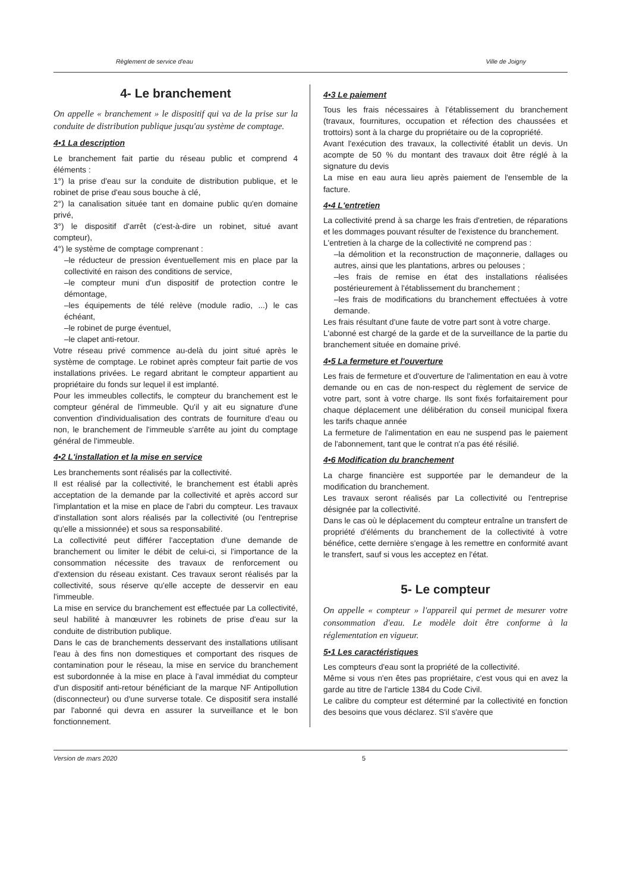Règlement de service d'eau Ville de Joigny
4- Le branchement
On appelle « branchement » le dispositif qui va de la prise sur la conduite de distribution publique jusqu'au système de comptage.
4•1 La description
Le branchement fait partie du réseau public et comprend 4 éléments :
1°) la prise d'eau sur la conduite de distribution publique, et le robinet de prise d'eau sous bouche à clé,
2°) la canalisation située tant en domaine public qu'en domaine privé,
3°) le dispositif d'arrêt (c'est-à-dire un robinet, situé avant compteur),
4°) le système de comptage comprenant :
–le réducteur de pression éventuellement mis en place par la collectivité en raison des conditions de service,
–le compteur muni d'un dispositif de protection contre le démontage,
–les équipements de télé relève (module radio, ...) le cas échéant,
–le robinet de purge éventuel,
–le clapet anti-retour.
Votre réseau privé commence au-delà du joint situé après le système de comptage. Le robinet après compteur fait partie de vos installations privées. Le regard abritant le compteur appartient au propriétaire du fonds sur lequel il est implanté.
Pour les immeubles collectifs, le compteur du branchement est le compteur général de l'immeuble. Qu'il y ait eu signature d'une convention d'individualisation des contrats de fourniture d'eau ou non, le branchement de l'immeuble s'arrête au joint du comptage général de l'immeuble.
4•2 L'installation et la mise en service
Les branchements sont réalisés par la collectivité.
Il est réalisé par la collectivité, le branchement est établi après acceptation de la demande par la collectivité et après accord sur l'implantation et la mise en place de l'abri du compteur. Les travaux d'installation sont alors réalisés par la collectivité (ou l'entreprise qu'elle a missionnée) et sous sa responsabilité.
La collectivité peut différer l'acceptation d'une demande de branchement ou limiter le débit de celui-ci, si l'importance de la consommation nécessite des travaux de renforcement ou d'extension du réseau existant. Ces travaux seront réalisés par la collectivité, sous réserve qu'elle accepte de desservir en eau l'immeuble.
La mise en service du branchement est effectuée par La collectivité, seul habilité à manœuvrer les robinets de prise d'eau sur la conduite de distribution publique.
Dans le cas de branchements desservant des installations utilisant l'eau à des fins non domestiques et comportant des risques de contamination pour le réseau, la mise en service du branchement est subordonnée à la mise en place à l'aval immédiat du compteur d'un dispositif anti-retour bénéficiant de la marque NF Antipollution (disconnecteur) ou d'une surverse totale. Ce dispositif sera installé par l'abonné qui devra en assurer la surveillance et le bon fonctionnement.
4•3 Le paiement
Tous les frais nécessaires à l'établissement du branchement (travaux, fournitures, occupation et réfection des chaussées et trottoirs) sont à la charge du propriétaire ou de la copropriété.
Avant l'exécution des travaux, la collectivité établit un devis. Un acompte de 50 % du montant des travaux doit être réglé à la signature du devis
La mise en eau aura lieu après paiement de l'ensemble de la facture.
4•4 L'entretien
La collectivité prend à sa charge les frais d'entretien, de réparations et les dommages pouvant résulter de l'existence du branchement.
L'entretien à la charge de la collectivité ne comprend pas :
–la démolition et la reconstruction de maçonnerie, dallages ou autres, ainsi que les plantations, arbres ou pelouses ;
–les frais de remise en état des installations réalisées postérieurement à l'établissement du branchement ;
–les frais de modifications du branchement effectuées à votre demande.
Les frais résultant d'une faute de votre part sont à votre charge.
L'abonné est chargé de la garde et de la surveillance de la partie du branchement située en domaine privé.
4•5 La fermeture et l'ouverture
Les frais de fermeture et d'ouverture de l'alimentation en eau à votre demande ou en cas de non-respect du règlement de service de votre part, sont à votre charge. Ils sont fixés forfaitairement pour chaque déplacement une délibération du conseil municipal fixera les tarifs chaque année
La fermeture de l'alimentation en eau ne suspend pas le paiement de l'abonnement, tant que le contrat n'a pas été résilié.
4•6 Modification du branchement
La charge financière est supportée par le demandeur de la modification du branchement.
Les travaux seront réalisés par La collectivité ou l'entreprise désignée par la collectivité.
Dans le cas où le déplacement du compteur entraîne un transfert de propriété d'éléments du branchement de la collectivité à votre bénéfice, cette dernière s'engage à les remettre en conformité avant le transfert, sauf si vous les acceptez en l'état.
5- Le compteur
On appelle « compteur » l'appareil qui permet de mesurer votre consommation d'eau. Le modèle doit être conforme à la réglementation en vigueur.
5•1 Les caractéristiques
Les compteurs d'eau sont la propriété de la collectivité.
Même si vous n'en êtes pas propriétaire, c'est vous qui en avez la garde au titre de l'article 1384 du Code Civil.
Le calibre du compteur est déterminé par la collectivité en fonction des besoins que vous déclarez. S'il s'avère que
Version de mars 2020 5